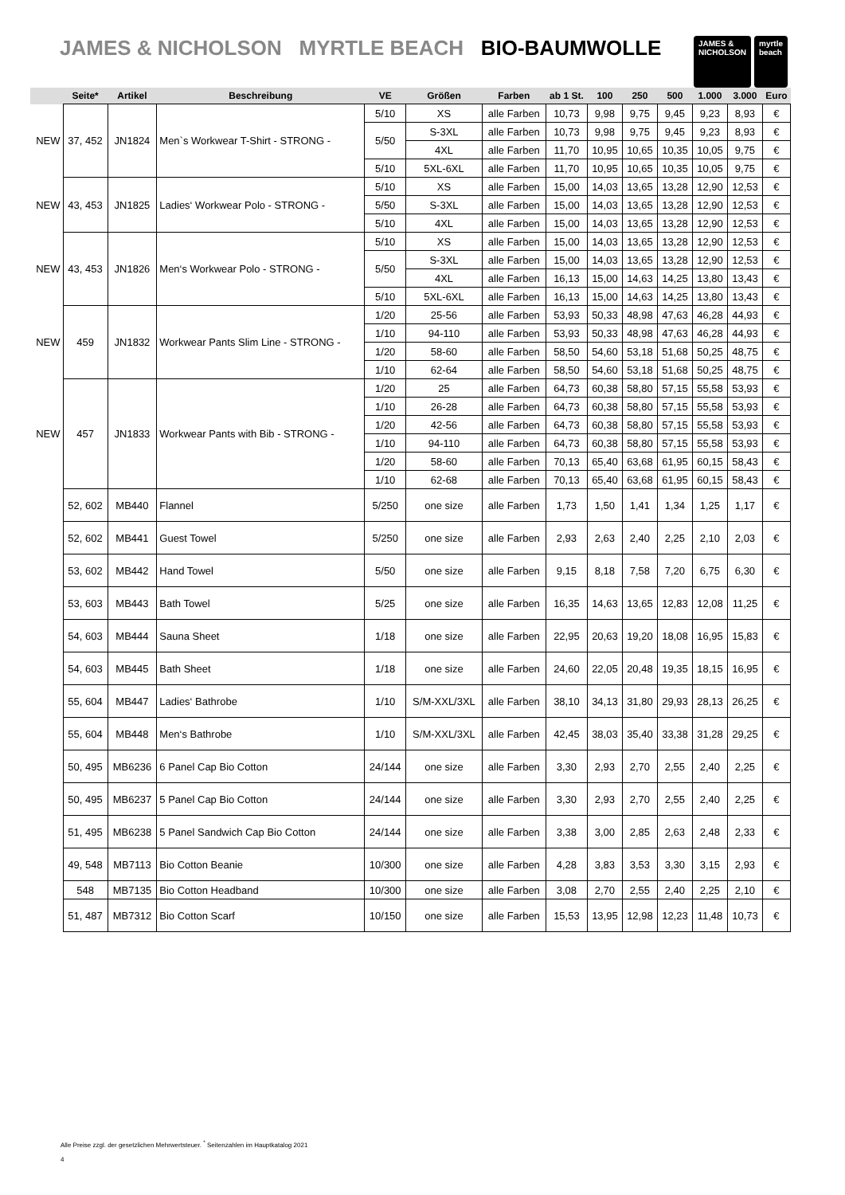JAMES & NICHOLSON MYRTLE BEACH BIO-BAUMWOLLE
JAMES &
NICHOLSON
myrtle
beach
| | Seite* | Artikel | Beschreibung | VE | Größen | Farben | ab 1 St. | 100 | 250 | 500 | 1.000 | 3.000 | Euro |
| --- | --- | --- | --- | --- | --- | --- | --- | --- | --- | --- | --- | --- | --- |
| NEW | 37, 452 | JN1824 | Men`s Workwear T-Shirt - STRONG - | 5/10 | XS | alle Farben | 10,73 | 9,98 | 9,75 | 9,45 | 9,23 | 8,93 | € |
| | | | | 5/50 | S-3XL | alle Farben | 10,73 | 9,98 | 9,75 | 9,45 | 9,23 | 8,93 | € |
| | | | | | 4XL | alle Farben | 11,70 | 10,95 | 10,65 | 10,35 | 10,05 | 9,75 | € |
| | | | | 5/10 | 5XL-6XL | alle Farben | 11,70 | 10,95 | 10,65 | 10,35 | 10,05 | 9,75 | € |
| NEW | 43, 453 | JN1825 | Ladies‘ Workwear Polo - STRONG - | 5/10 | XS | alle Farben | 15,00 | 14,03 | 13,65 | 13,28 | 12,90 | 12,53 | € |
| | | | | 5/50 | S-3XL | alle Farben | 15,00 | 14,03 | 13,65 | 13,28 | 12,90 | 12,53 | € |
| | | | | 5/10 | 4XL | alle Farben | 15,00 | 14,03 | 13,65 | 13,28 | 12,90 | 12,53 | € |
| NEW | 43, 453 | JN1826 | Men‘s Workwear Polo - STRONG - | 5/10 | XS | alle Farben | 15,00 | 14,03 | 13,65 | 13,28 | 12,90 | 12,53 | € |
| | | | | 5/50 | S-3XL | alle Farben | 15,00 | 14,03 | 13,65 | 13,28 | 12,90 | 12,53 | € |
| | | | | | 4XL | alle Farben | 16,13 | 15,00 | 14,63 | 14,25 | 13,80 | 13,43 | € |
| | | | | 5/10 | 5XL-6XL | alle Farben | 16,13 | 15,00 | 14,63 | 14,25 | 13,80 | 13,43 | € |
| NEW | 459 | JN1832 | Workwear Pants Slim Line - STRONG - | 1/20 | 25-56 | alle Farben | 53,93 | 50,33 | 48,98 | 47,63 | 46,28 | 44,93 | € |
| | | | | 1/10 | 94-110 | alle Farben | 53,93 | 50,33 | 48,98 | 47,63 | 46,28 | 44,93 | € |
| | | | | 1/20 | 58-60 | alle Farben | 58,50 | 54,60 | 53,18 | 51,68 | 50,25 | 48,75 | € |
| | | | | 1/10 | 62-64 | alle Farben | 58,50 | 54,60 | 53,18 | 51,68 | 50,25 | 48,75 | € |
| NEW | 457 | JN1833 | Workwear Pants with Bib - STRONG - | 1/20 | 25 | alle Farben | 64,73 | 60,38 | 58,80 | 57,15 | 55,58 | 53,93 | € |
| | | | | 1/10 | 26-28 | alle Farben | 64,73 | 60,38 | 58,80 | 57,15 | 55,58 | 53,93 | € |
| | | | | 1/20 | 42-56 | alle Farben | 64,73 | 60,38 | 58,80 | 57,15 | 55,58 | 53,93 | € |
| | | | | 1/10 | 94-110 | alle Farben | 64,73 | 60,38 | 58,80 | 57,15 | 55,58 | 53,93 | € |
| | | | | 1/20 | 58-60 | alle Farben | 70,13 | 65,40 | 63,68 | 61,95 | 60,15 | 58,43 | € |
| | | | | 1/10 | 62-68 | alle Farben | 70,13 | 65,40 | 63,68 | 61,95 | 60,15 | 58,43 | € |
| | 52, 602 | MB440 | Flannel | 5/250 | one size | alle Farben | 1,73 | 1,50 | 1,41 | 1,34 | 1,25 | 1,17 | € |
| | 52, 602 | MB441 | Guest Towel | 5/250 | one size | alle Farben | 2,93 | 2,63 | 2,40 | 2,25 | 2,10 | 2,03 | € |
| | 53, 602 | MB442 | Hand Towel | 5/50 | one size | alle Farben | 9,15 | 8,18 | 7,58 | 7,20 | 6,75 | 6,30 | € |
| | 53, 603 | MB443 | Bath Towel | 5/25 | one size | alle Farben | 16,35 | 14,63 | 13,65 | 12,83 | 12,08 | 11,25 | € |
| | 54, 603 | MB444 | Sauna Sheet | 1/18 | one size | alle Farben | 22,95 | 20,63 | 19,20 | 18,08 | 16,95 | 15,83 | € |
| | 54, 603 | MB445 | Bath Sheet | 1/18 | one size | alle Farben | 24,60 | 22,05 | 20,48 | 19,35 | 18,15 | 16,95 | € |
| | 55, 604 | MB447 | Ladies‘ Bathrobe | 1/10 | S/M-XXL/3XL | alle Farben | 38,10 | 34,13 | 31,80 | 29,93 | 28,13 | 26,25 | € |
| | 55, 604 | MB448 | Men‘s Bathrobe | 1/10 | S/M-XXL/3XL | alle Farben | 42,45 | 38,03 | 35,40 | 33,38 | 31,28 | 29,25 | € |
| | 50, 495 | MB6236 | 6 Panel Cap Bio Cotton | 24/144 | one size | alle Farben | 3,30 | 2,93 | 2,70 | 2,55 | 2,40 | 2,25 | € |
| | 50, 495 | MB6237 | 5 Panel Cap Bio Cotton | 24/144 | one size | alle Farben | 3,30 | 2,93 | 2,70 | 2,55 | 2,40 | 2,25 | € |
| | 51, 495 | MB6238 | 5 Panel Sandwich Cap Bio Cotton | 24/144 | one size | alle Farben | 3,38 | 3,00 | 2,85 | 2,63 | 2,48 | 2,33 | € |
| | 49, 548 | MB7113 | Bio Cotton Beanie | 10/300 | one size | alle Farben | 4,28 | 3,83 | 3,53 | 3,30 | 3,15 | 2,93 | € |
| | 548 | MB7135 | Bio Cotton Headband | 10/300 | one size | alle Farben | 3,08 | 2,70 | 2,55 | 2,40 | 2,25 | 2,10 | € |
| | 51, 487 | MB7312 | Bio Cotton Scarf | 10/150 | one size | alle Farben | 15,53 | 13,95 | 12,98 | 12,23 | 11,48 | 10,73 | € |
Alle Preise zzgl. der gesetzlichen Mehrwertsteuer. <sup>*</sup> Seitenzahlen im Hauptkatalog 2021
4